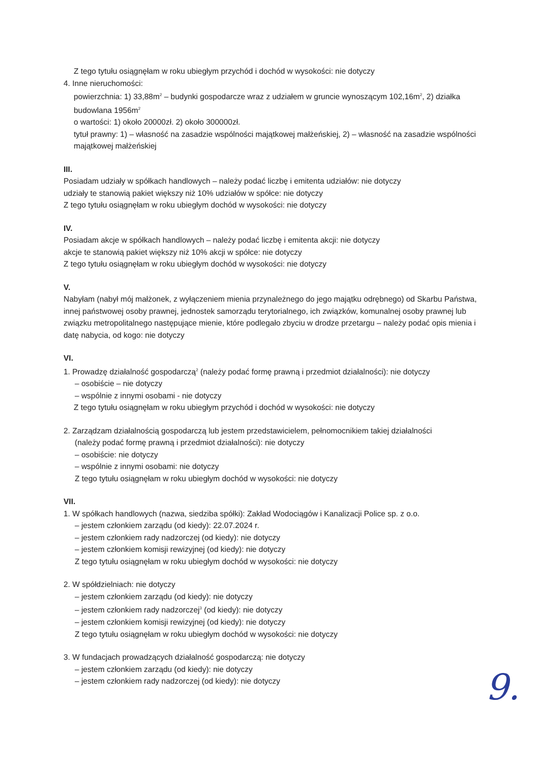Z tego tytułu osiągnęłam w roku ubiegłym przychód i dochód w wysokości: nie dotyczy
4. Inne nieruchomości:
powierzchnia: 1) 33,88m<sup>2</sup> – budynki gospodarcze wraz z udziałem w gruncie wynoszącym 102,16m<sup>2</sup>, 2) działka budowlana 1956m<sup>2</sup>
o wartości: 1) około 20000zł. 2) około 300000zł.
tytuł prawny: 1) – własność na zasadzie wspólności majątkowej małżeńskiej, 2) – własność na zasadzie wspólności majątkowej małżeńskiej
III.
Posiadam udziały w spółkach handlowych – należy podać liczbę i emitenta udziałów: nie dotyczy
udziały te stanowią pakiet większy niż 10% udziałów w spółce: nie dotyczy
Z tego tytułu osiągnęłam w roku ubiegłym dochód w wysokości: nie dotyczy
IV.
Posiadam akcje w spółkach handlowych – należy podać liczbę i emitenta akcji: nie dotyczy
akcje te stanowią pakiet większy niż 10% akcji w spółce: nie dotyczy
Z tego tytułu osiągnęłam w roku ubiegłym dochód w wysokości: nie dotyczy
V.
Nabyłam (nabył mój małżonek, z wyłączeniem mienia przynależnego do jego majątku odrębnego) od Skarbu Państwa, innej państwowej osoby prawnej, jednostek samorządu terytorialnego, ich związków, komunalnej osoby prawnej lub związku metropolitalnego następujące mienie, które podlegało zbyciu w drodze przetargu – należy podać opis mienia i datę nabycia, od kogo: nie dotyczy
VI.
1. Prowadzę działalność gospodarczą<sup>2</sup> (należy podać formę prawną i przedmiot działalności): nie dotyczy
– osobiście – nie dotyczy
– wspólnie z innymi osobami - nie dotyczy
Z tego tytułu osiągnęłam w roku ubiegłym przychód i dochód w wysokości: nie dotyczy
2. Zarządzam działalnością gospodarczą lub jestem przedstawicielem, pełnomocnikiem takiej działalności
(należy podać formę prawną i przedmiot działalności): nie dotyczy
– osobiście: nie dotyczy
– wspólnie z innymi osobami: nie dotyczy
Z tego tytułu osiągnęłam w roku ubiegłym dochód w wysokości: nie dotyczy
VII.
1. W spółkach handlowych (nazwa, siedziba spółki): Zakład Wodociągów i Kanalizacji Police sp. z o.o.
– jestem członkiem zarządu (od kiedy): 22.07.2024 r.
– jestem członkiem rady nadzorczej (od kiedy): nie dotyczy
– jestem członkiem komisji rewizyjnej (od kiedy): nie dotyczy
Z tego tytułu osiągnęłam w roku ubiegłym dochód w wysokości: nie dotyczy
2. W spółdzielniach: nie dotyczy
– jestem członkiem zarządu (od kiedy): nie dotyczy
– jestem członkiem rady nadzorczej<sup>3</sup> (od kiedy): nie dotyczy
– jestem członkiem komisji rewizyjnej (od kiedy): nie dotyczy
Z tego tytułu osiągnęłam w roku ubiegłym dochód w wysokości: nie dotyczy
3. W fundacjach prowadzących działalność gospodarczą: nie dotyczy
– jestem członkiem zarządu (od kiedy): nie dotyczy
– jestem członkiem rady nadzorczej (od kiedy): nie dotyczy
9.